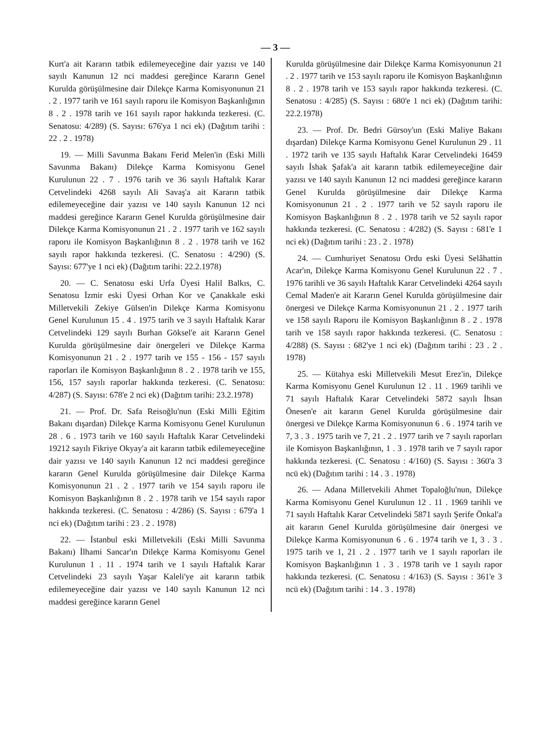— 3 —
Kurt'a ait Kararın tatbik edilemeyeceğine dair yazısı ve 140 sayılı Kanunun 12 nci maddesi gereğince Kararın Genel Kurulda görüşülmesine dair Dilekçe Karma Komisyonunun 21 . 2 . 1977 tarih ve 161 sayılı raporu ile Komisyon Başkanlığının 8 . 2 . 1978 tarih ve 161 sayılı rapor hakkında tezkeresi. (C. Senatosu: 4/289) (S. Sayısı: 676'ya 1 nci ek) (Dağıtım tarihi : 22 . 2 . 1978)
19. — Milli Savunma Bakanı Ferid Melen'in (Eski Milli Savunma Bakanı) Dilekçe Karma Komisyonu Genel Kurulunun 22 . 7 . 1976 tarih ve 36 sayılı Haftalık Karar Cetvelindeki 4268 sayılı Ali Savaş'a ait Kararın tatbik edilemeyeceğine dair yazısı ve 140 sayılı Kanunun 12 nci maddesi gereğince Kararın Genel Kurulda görüşülmesine dair Dilekçe Karma Komisyonunun 21 . 2 . 1977 tarih ve 162 sayılı raporu ile Komisyon Başkanlığının 8 . 2 . 1978 tarih ve 162 sayılı rapor hakkında tezkeresi. (C. Senatosu : 4/290) (S. Sayısı: 677'ye 1 nci ek) (Dağıtım tarihi: 22.2.1978)
20. — C. Senatosu eski Urfa Üyesi Halil Balkıs, C. Senatosu İzmir eski Üyesi Orhan Kor ve Çanakkale eski Milletvekili Zekiye Gülsen'in Dilekçe Karma Komisyonu Genel Kurulunun 15 . 4 . 1975 tarih ve 3 sayılı Haftalık Karar Cetvelindeki 129 sayılı Burhan Göksel'e ait Kararın Genel Kurulda görüşülmesine dair önergeleri ve Dilekçe Karma Komisyonunun 21 . 2 . 1977 tarih ve 155 - 156 - 157 sayılı raporları ile Komisyon Başkanlığının 8 . 2 . 1978 tarih ve 155, 156, 157 sayılı raporlar hakkında tezkeresi. (C. Senatosu: 4/287) (S. Sayısı: 678'e 2 nci ek) (Dağıtım tarihi: 23.2.1978)
21. — Prof. Dr. Safa Reisoğlu'nun (Eski Milli Eğitim Bakanı dışardan) Dilekçe Karma Komisyonu Genel Kurulunun 28 . 6 . 1973 tarih ve 160 sayılı Haftalık Karar Cetvelindeki 19212 sayılı Fikriye Okyay'a ait kararın tatbik edilemeyeceğine dair yazısı ve 140 sayılı Kanunun 12 nci maddesi gereğince kararın Genel Kurulda görüşülmesine dair Dilekçe Karma Komisyonunun 21 . 2 . 1977 tarih ve 154 sayılı raporu ile Komisyon Başkanlığının 8 . 2 . 1978 tarih ve 154 sayılı rapor hakkında tezkeresi. (C. Senatosu : 4/286) (S. Sayısı : 679'a 1 nci ek) (Dağıtım tarihi : 23 . 2 . 1978)
22. — İstanbul eski Milletvekili (Eski Milli Savunma Bakanı) İlhami Sancar'ın Dilekçe Karma Komisyonu Genel Kurulunun 1 . 11 . 1974 tarih ve 1 sayılı Haftalık Karar Cetvelindeki 23 sayılı Yaşar Kaleli'ye ait kararın tatbik edilemeyeceğine dair yazısı ve 140 sayılı Kanunun 12 nci maddesi gereğince kararın Genel
Kurulda görüşülmesine dair Dilekçe Karma Komisyonunun 21 . 2 . 1977 tarih ve 153 sayılı raporu ile Komisyon Başkanlığının 8 . 2 . 1978 tarih ve 153 sayılı rapor hakkında tezkeresi. (C. Senatosu : 4/285) (S. Sayısı : 680'e 1 nci ek) (Dağıtım tarihi: 22.2.1978)
23. — Prof. Dr. Bedri Gürsoy'un (Eski Maliye Bakanı dışardan) Dilekçe Karma Komisyonu Genel Kurulunun 29 . 11 . 1972 tarih ve 135 sayılı Haftalık Karar Cetvelindeki 16459 sayılı İshak Şafak'a ait kararın tatbik edilemeyeceğine dair yazısı ve 140 sayılı Kanunun 12 nci maddesi gereğince kararın Genel Kurulda görüşülmesine dair Dilekçe Karma Komisyonunun 21 . 2 . 1977 tarih ve 52 sayılı raporu ile Komisyon Başkanlığının 8 . 2 . 1978 tarih ve 52 sayılı rapor hakkında tezkeresi. (C. Senatosu : 4/282) (S. Sayısı : 681'e 1 nci ek) (Dağıtım tarihi : 23 . 2 . 1978)
24. — Cumhuriyet Senatosu Ordu eski Üyesi Selâhattin Acar'ın, Dilekçe Karma Komisyonu Genel Kurulunun 22 . 7 . 1976 tarihli ve 36 sayılı Haftalık Karar Cetvelindeki 4264 sayılı Cemal Maden'e ait Kararın Genel Kurulda görüşülmesine dair önergesi ve Dilekçe Karma Komisyonunun 21 . 2 . 1977 tarih ve 158 sayılı Raporu ile Komisyon Başkanlığının 8 . 2 . 1978 tarih ve 158 sayılı rapor hakkında tezkeresi. (C. Senatosu : 4/288) (S. Sayısı : 682'ye 1 nci ek) (Dağıtım tarihi : 23 . 2 . 1978)
25. — Kütahya eski Milletvekili Mesut Erez'in, Dilekçe Karma Komisyonu Genel Kurulunun 12 . 11 . 1969 tarihli ve 71 sayılı Haftalık Karar Cetvelindeki 5872 sayılı İhsan Önesen'e ait kararın Genel Kurulda görüşülmesine dair önergesi ve Dilekçe Karma Komisyonunun 6 . 6 . 1974 tarih ve 7, 3 . 3 . 1975 tarih ve 7, 21 . 2 . 1977 tarih ve 7 sayılı raporları ile Komisyon Başkanlığının, 1 . 3 . 1978 tarih ve 7 sayılı rapor hakkında tezkeresi. (C. Senatosu : 4/160) (S. Sayısı : 360'a 3 ncü ek) (Dağıtım tarihi : 14 . 3 . 1978)
26. — Adana Milletvekili Ahmet Topaloğlu'nun, Dilekçe Karma Komisyonu Genel Kurulunun 12 . 11 . 1969 tarihli ve 71 sayılı Haftalık Karar Cetvelindeki 5871 sayılı Şerife Önkal'a ait kararın Genel Kurulda görüşülmesine dair önergesi ve Dilekçe Karma Komisyonunun 6 . 6 . 1974 tarih ve 1, 3 . 3 . 1975 tarih ve 1, 21 . 2 . 1977 tarih ve 1 sayılı raporları ile Komisyon Başkanlığının 1 . 3 . 1978 tarih ve 1 sayılı rapor hakkında tezkeresi. (C. Senatosu : 4/163) (S. Sayısı : 361'e 3 ncü ek) (Dağıtım tarihi : 14 . 3 . 1978)